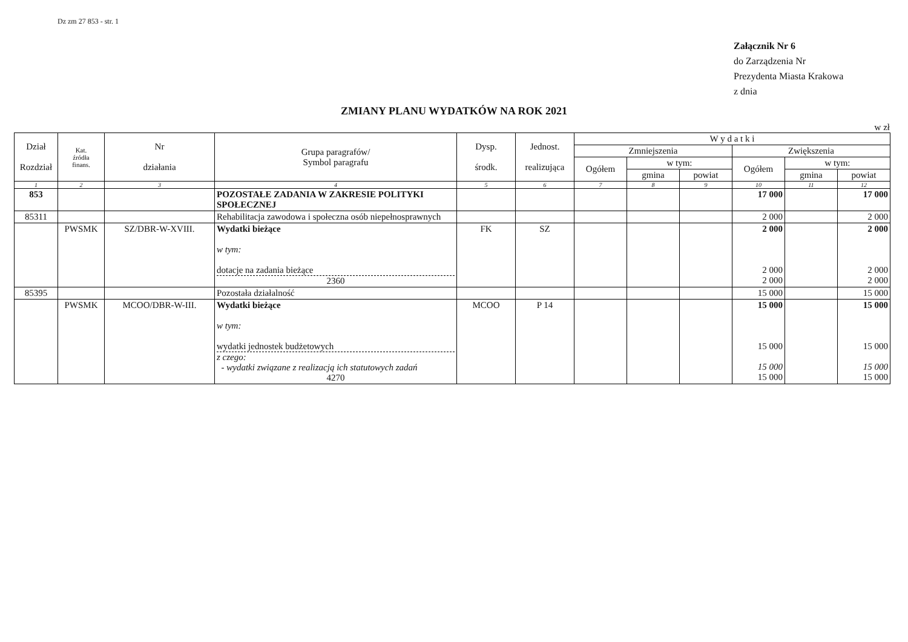Dz zm 27 853 - str. 1
Załącznik Nr 6
do Zarządzenia Nr
Prezydenta Miasta Krakowa
z dnia
ZMIANY PLANU WYDATKÓW NA ROK 2021
w zł
| Dział Rozdział | Kat. źródła finans. | Nr działania | Grupa paragrafów/ Symbol paragrafu | Dysp. środk. | Jednost. realizująca | W y d a t k i | | | | | |
| --- | --- | --- | --- | --- | --- | --- | --- | --- | --- | --- | --- |
| | | | | | | Zmniejszenia | | | Zwiększenia | | |
| | | | | | | Ogółem | w tym: | | Ogółem | w tym: | |
| | | | | | | | gmina | powiat | | gmina | powiat |
| 1 | 2 | 3 | 4 | 5 | 6 | 7 | 8 | 9 | 10 | 11 | 12 |
| 853 | | | POZOSTAŁE ZADANIA W ZAKRESIE POLITYKI SPOŁECZNEJ | | | | | | 17 000 | | 17 000 |
| 85311 | | | Rehabilitacja zawodowa i społeczna osób niepełnosprawnych | | | | | | 2 000 | | 2 000 |
| | PWSMK | SZ/DBR-W-XVIII. | Wydatki bieżące w tym: dotacje na zadania bieżące 2360 | FK | SZ | | | | 2 000 2 000 2 000 | | 2 000 2 000 2 000 |
| 85395 | | | Pozostała działalność | | | | | | 15 000 | | 15 000 |
| | PWSMK | MCOO/DBR-W-III. | Wydatki bieżące w tym: wydatki jednostek budżetowych z czego: - wydatki związane z realizacją ich statutowych zadań 4270 | MCOO | P 14 | | | | 15 000 15 000 15 000 15 000 | | 15 000 15 000 15 000 15 000 |